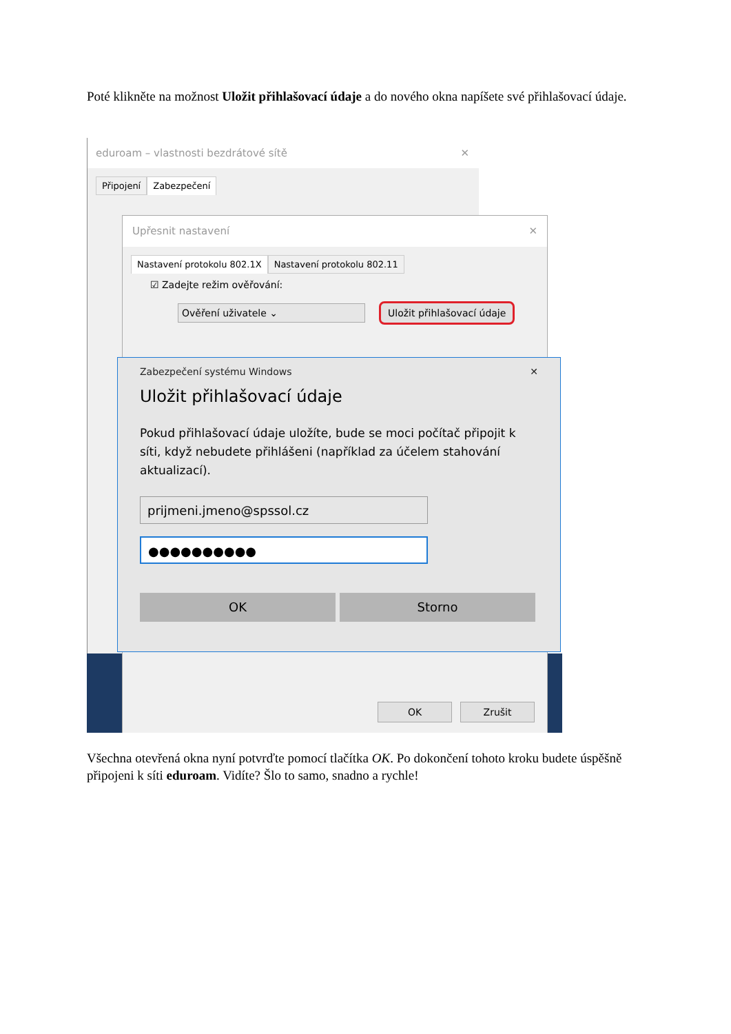Poté klikněte na možnost Uložit přihlašovací údaje a do nového okna napíšete své přihlašovací údaje.
eduroam – vlastnosti bezdrátové sítě ✕
Připojení Zabezpečení
Upřesnit nastavení ✕
Nastavení protokolu 802.1X Nastavení protokolu 802.11
☑ Zadejte režim ověřování:
Ověření uživatele ⌄ Uložit přihlašovací údaje
Zabezpečení systému Windows ✕
Uložit přihlašovací údaje
Pokud přihlašovací údaje uložíte, bude se moci počítač připojit k síti, když nebudete přihlášeni (například za účelem stahování aktualizací).
prijmeni.jmeno@spssol.cz
●●●●●●●●●●
OK Storno
OK Zrušit
Všechna otevřená okna nyní potvrďte pomocí tlačítka OK. Po dokončení tohoto kroku budete úspěšně připojeni k síti eduroam. Vidíte? Šlo to samo, snadno a rychle!